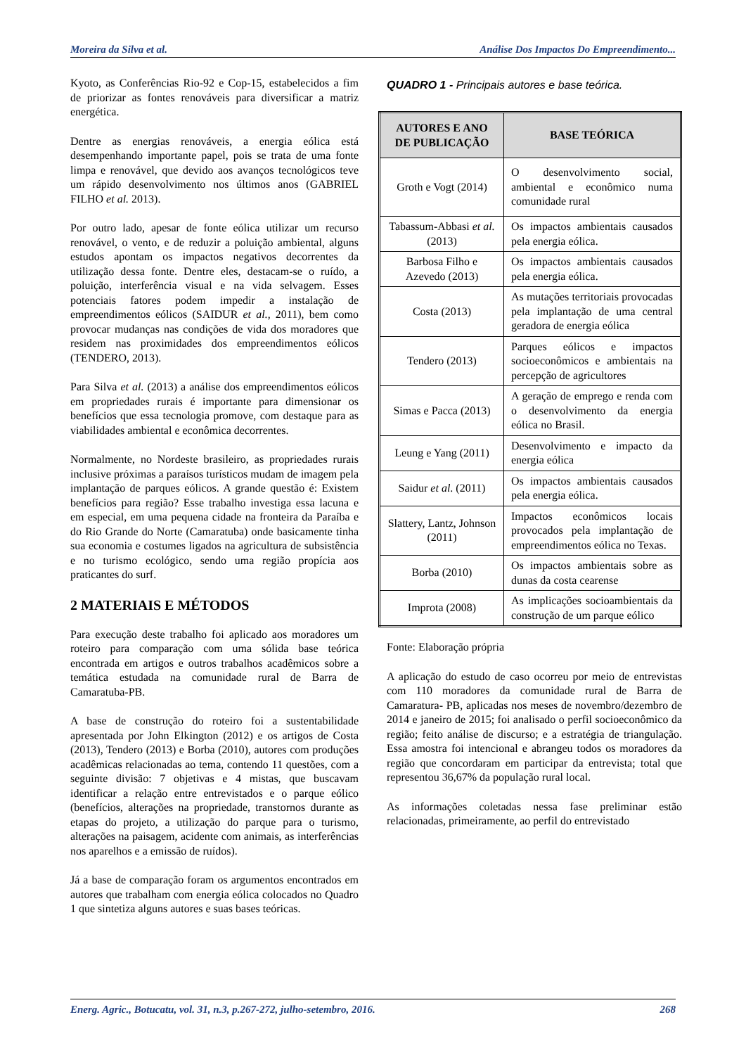Moreira da Silva et al. Análise Dos Impactos Do Empreendimento...
Kyoto, as Conferências Rio-92 e Cop-15, estabelecidos a fim de priorizar as fontes renováveis para diversificar a matriz energética.
Dentre as energias renováveis, a energia eólica está desempenhando importante papel, pois se trata de uma fonte limpa e renovável, que devido aos avanços tecnológicos teve um rápido desenvolvimento nos últimos anos (GABRIEL FILHO et al. 2013).
Por outro lado, apesar de fonte eólica utilizar um recurso renovável, o vento, e de reduzir a poluição ambiental, alguns estudos apontam os impactos negativos decorrentes da utilização dessa fonte. Dentre eles, destacam-se o ruído, a poluição, interferência visual e na vida selvagem. Esses potenciais fatores podem impedir a instalação de empreendimentos eólicos (SAIDUR et al., 2011), bem como provocar mudanças nas condições de vida dos moradores que residem nas proximidades dos empreendimentos eólicos (TENDERO, 2013).
Para Silva et al. (2013) a análise dos empreendimentos eólicos em propriedades rurais é importante para dimensionar os benefícios que essa tecnologia promove, com destaque para as viabilidades ambiental e econômica decorrentes.
Normalmente, no Nordeste brasileiro, as propriedades rurais inclusive próximas a paraísos turísticos mudam de imagem pela implantação de parques eólicos. A grande questão é: Existem benefícios para região? Esse trabalho investiga essa lacuna e em especial, em uma pequena cidade na fronteira da Paraíba e do Rio Grande do Norte (Camaratuba) onde basicamente tinha sua economia e costumes ligados na agricultura de subsistência e no turismo ecológico, sendo uma região propícia aos praticantes do surf.
2 MATERIAIS E MÉTODOS
Para execução deste trabalho foi aplicado aos moradores um roteiro para comparação com uma sólida base teórica encontrada em artigos e outros trabalhos acadêmicos sobre a temática estudada na comunidade rural de Barra de Camaratuba-PB.
A base de construção do roteiro foi a sustentabilidade apresentada por John Elkington (2012) e os artigos de Costa (2013), Tendero (2013) e Borba (2010), autores com produções acadêmicas relacionadas ao tema, contendo 11 questões, com a seguinte divisão: 7 objetivas e 4 mistas, que buscavam identificar a relação entre entrevistados e o parque eólico (benefícios, alterações na propriedade, transtornos durante as etapas do projeto, a utilização do parque para o turismo, alterações na paisagem, acidente com animais, as interferências nos aparelhos e a emissão de ruídos).
Já a base de comparação foram os argumentos encontrados em autores que trabalham com energia eólica colocados no Quadro 1 que sintetiza alguns autores e suas bases teóricas.
QUADRO 1 - Principais autores e base teórica.
| AUTORES E ANO DE PUBLICAÇÃO | BASE TEÓRICA |
| --- | --- |
| Groth e Vogt (2014) | O desenvolvimento social, ambiental e econômico numa comunidade rural |
| Tabassum-Abbasi et al. (2013) | Os impactos ambientais causados pela energia eólica. |
| Barbosa Filho e Azevedo (2013) | Os impactos ambientais causados pela energia eólica. |
| Costa (2013) | As mutações territoriais provocadas pela implantação de uma central geradora de energia eólica |
| Tendero (2013) | Parques eólicos e impactos socioeconômicos e ambientais na percepção de agricultores |
| Simas e Pacca (2013) | A geração de emprego e renda com o desenvolvimento da energia eólica no Brasil. |
| Leung e Yang (2011) | Desenvolvimento e impacto da energia eólica |
| Saidur et al . (2011) | Os impactos ambientais causados pela energia eólica. |
| Slattery, Lantz, Johnson (2011) | Impactos econômicos locais provocados pela implantação de empreendimentos eólica no Texas. |
| Borba (2010) | Os impactos ambientais sobre as dunas da costa cearense |
| Improta (2008) | As implicações socioambientais da construção de um parque eólico |
Fonte: Elaboração própria
A aplicação do estudo de caso ocorreu por meio de entrevistas com 110 moradores da comunidade rural de Barra de Camaratura- PB, aplicadas nos meses de novembro/dezembro de 2014 e janeiro de 2015; foi analisado o perfil socioeconômico da região; feito análise de discurso; e a estratégia de triangulação. Essa amostra foi intencional e abrangeu todos os moradores da região que concordaram em participar da entrevista; total que representou 36,67% da população rural local.
As informações coletadas nessa fase preliminar estão relacionadas, primeiramente, ao perfil do entrevistado
Energ. Agric., Botucatu, vol. 31, n.3, p.267-272, julho-setembro, 2016. 268